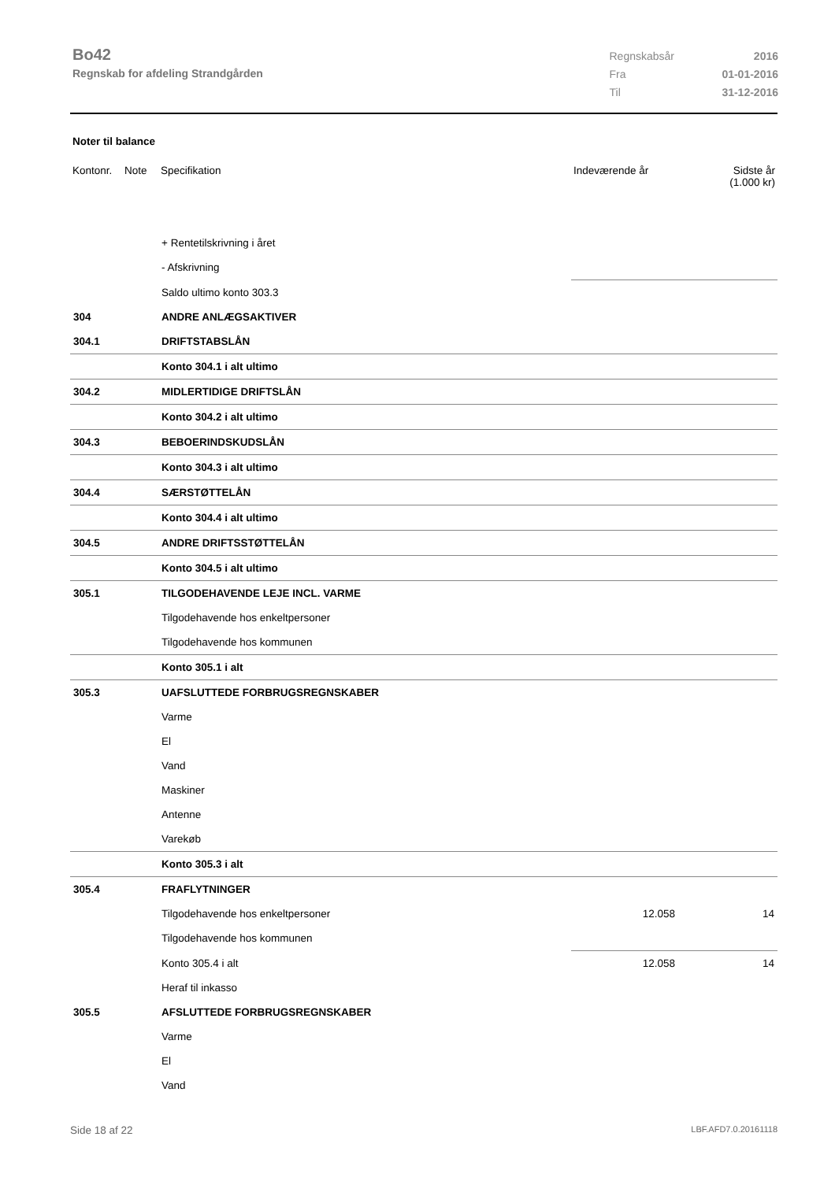Bo42
Regnskab for afdeling Strandgården
| Regnskabsår | 2016 |
| Fra | 01-01-2016 |
| Til | 31-12-2016 |
Noter til balance
| Kontonr. | Note | Specifikation | Indeværende år | Sidste år (1.000 kr) |
| --- | --- | --- | --- | --- |
| | | + Rentetilskrivning i året | | |
| | | - Afskrivning | | |
| | | Saldo ultimo konto 303.3 | | |
| 304 | | ANDRE ANLÆGSAKTIVER | | |
| 304.1 | | DRIFTSTABSLÅN | | |
| | | Konto 304.1 i alt ultimo | | |
| 304.2 | | MIDLERTIDIGE DRIFTSLÅN | | |
| | | Konto 304.2 i alt ultimo | | |
| 304.3 | | BEBOERINDSKUDSLÅN | | |
| | | Konto 304.3 i alt ultimo | | |
| 304.4 | | SÆRSTØTTELÅN | | |
| | | Konto 304.4 i alt ultimo | | |
| 304.5 | | ANDRE DRIFTSSTØTTELÅN | | |
| | | Konto 304.5 i alt ultimo | | |
| 305.1 | | TILGODEHAVENDE LEJE INCL. VARME | | |
| | | Tilgodehavende hos enkeltpersoner | | |
| | | Tilgodehavende hos kommunen | | |
| | | Konto 305.1 i alt | | |
| 305.3 | | UAFSLUTTEDE FORBRUGSREGNSKABER | | |
| | | Varme | | |
| | | El | | |
| | | Vand | | |
| | | Maskiner | | |
| | | Antenne | | |
| | | Varekøb | | |
| | | Konto 305.3 i alt | | |
| 305.4 | | FRAFLYTNINGER | | |
| | | Tilgodehavende hos enkeltpersoner | 12.058 | 14 |
| | | Tilgodehavende hos kommunen | | |
| | | Konto 305.4 i alt | 12.058 | 14 |
| | | Heraf til inkasso | | |
| 305.5 | | AFSLUTTEDE FORBRUGSREGNSKABER | | |
| | | Varme | | |
| | | El | | |
| | | Vand | | |
Side 18 af 22 LBF.AFD7.0.20161118